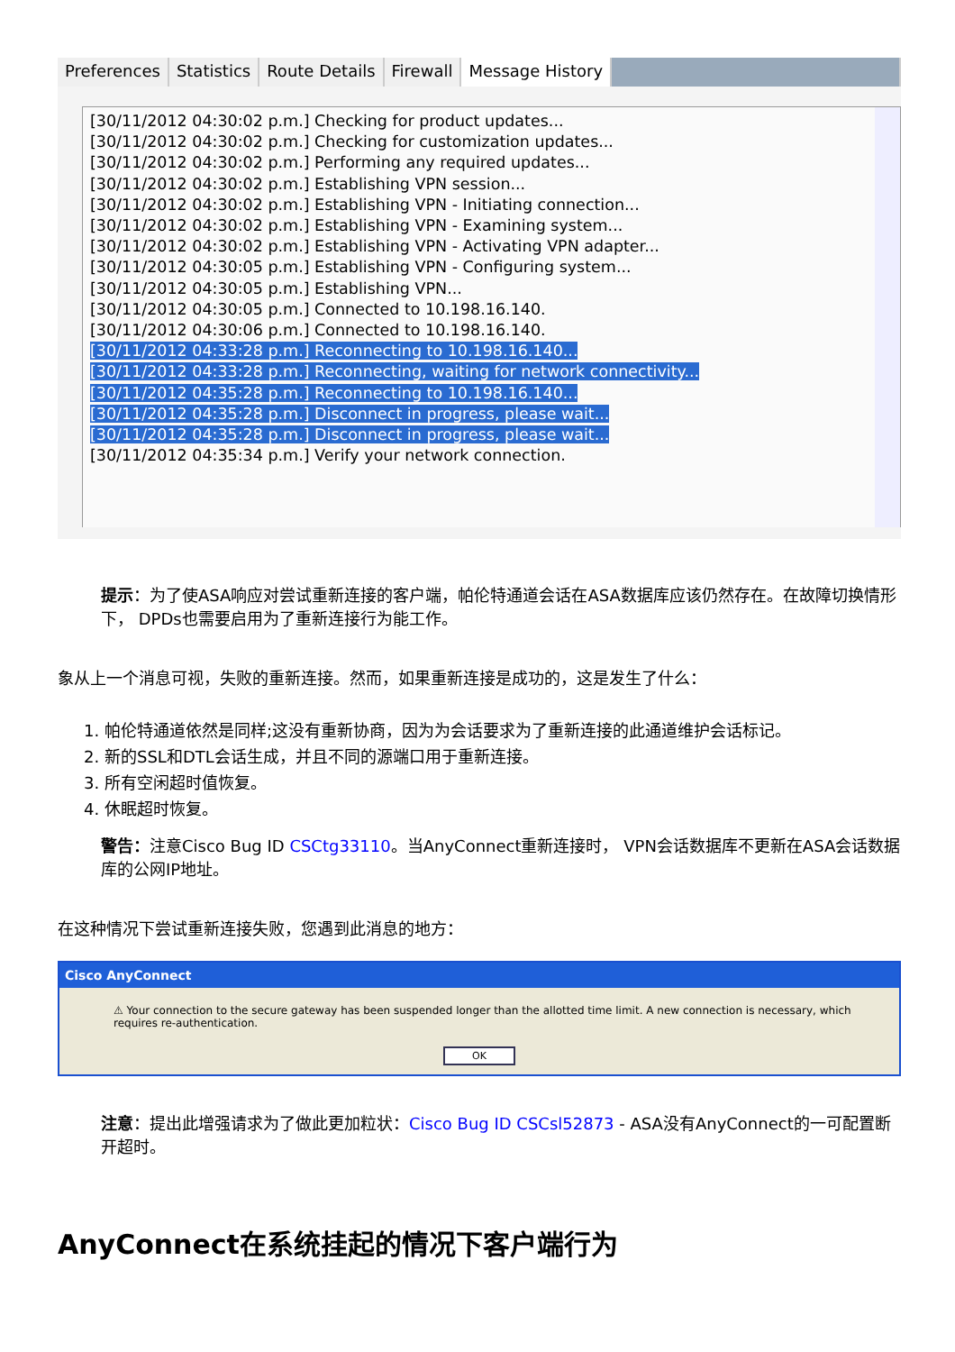Preferences Statistics Route Details Firewall Message History
[30/11/2012 04:30:02 p.m.] Checking for product updates...
[30/11/2012 04:30:02 p.m.] Checking for customization updates...
[30/11/2012 04:30:02 p.m.] Performing any required updates...
[30/11/2012 04:30:02 p.m.] Establishing VPN session...
[30/11/2012 04:30:02 p.m.] Establishing VPN - Initiating connection...
[30/11/2012 04:30:02 p.m.] Establishing VPN - Examining system...
[30/11/2012 04:30:02 p.m.] Establishing VPN - Activating VPN adapter...
[30/11/2012 04:30:05 p.m.] Establishing VPN - Configuring system...
[30/11/2012 04:30:05 p.m.] Establishing VPN...
[30/11/2012 04:30:05 p.m.] Connected to 10.198.16.140.
[30/11/2012 04:30:06 p.m.] Connected to 10.198.16.140.
[30/11/2012 04:33:28 p.m.] Reconnecting to 10.198.16.140...
[30/11/2012 04:33:28 p.m.] Reconnecting, waiting for network connectivity...
[30/11/2012 04:35:28 p.m.] Reconnecting to 10.198.16.140...
[30/11/2012 04:35:28 p.m.] Disconnect in progress, please wait...
[30/11/2012 04:35:28 p.m.] Disconnect in progress, please wait...
[30/11/2012 04:35:34 p.m.] Verify your network connection.
提示：为了使ASA响应对尝试重新连接的客户端，帕伦特通道会话在ASA数据库应该仍然存在。在故障切换情形下， DPDs也需要启用为了重新连接行为能工作。
象从上一个消息可视，失败的重新连接。然而，如果重新连接是成功的，这是发生了什么：
1. 帕伦特通道依然是同样;这没有重新协商，因为为会话要求为了重新连接的此通道维护会话标记。
2. 新的SSL和DTL会话生成，并且不同的源端口用于重新连接。
3. 所有空闲超时值恢复。
4. 休眠超时恢复。
警告：注意Cisco Bug ID CSCtg33110。当AnyConnect重新连接时， VPN会话数据库不更新在ASA会话数据库的公网IP地址。
在这种情况下尝试重新连接失败，您遇到此消息的地方：
Cisco AnyConnect
⚠ Your connection to the secure gateway has been suspended longer than the allotted time limit. A new connection is necessary, which requires re-authentication.
OK
注意：提出此增强请求为了做此更加粒状：Cisco Bug ID CSCsl52873 - ASA没有AnyConnect的一可配置断开超时。
AnyConnect在系统挂起的情况下客户端行为